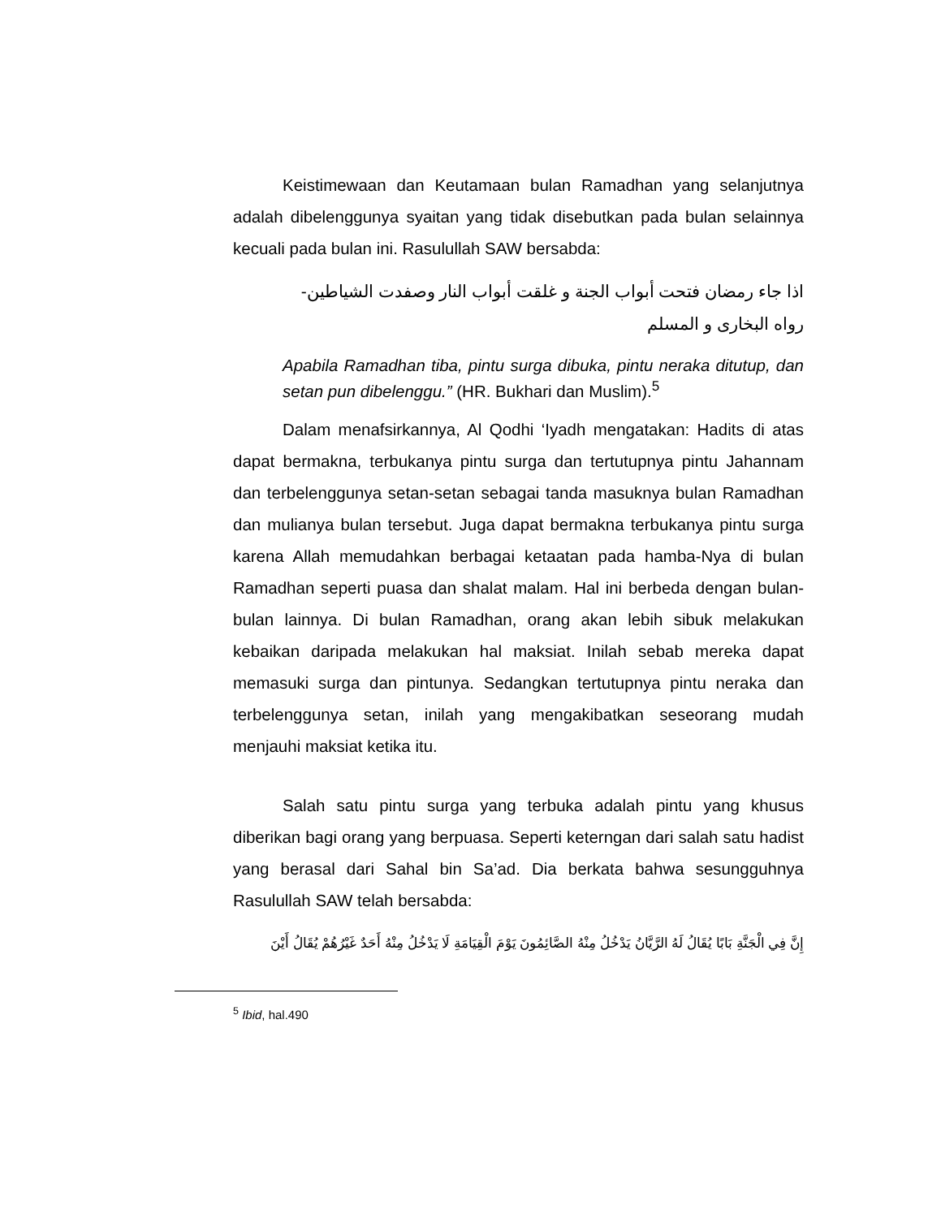Keistimewaan dan Keutamaan bulan Ramadhan yang selanjutnya adalah dibelenggunya syaitan yang tidak disebutkan pada bulan selainnya kecuali pada bulan ini. Rasulullah SAW bersabda:
اذا جاء رمضان فتحت أبواب الجنة و غلقت أبواب النار وصفدت الشياطين-
رواه البخارى و المسلم
Apabila Ramadhan tiba, pintu surga dibuka, pintu neraka ditutup, dan setan pun dibelenggu.” (HR. Bukhari dan Muslim).<sup>5</sup>
Dalam menafsirkannya, Al Qodhi ‘Iyadh mengatakan: Hadits di atas dapat bermakna, terbukanya pintu surga dan tertutupnya pintu Jahannam dan terbelenggunya setan-setan sebagai tanda masuknya bulan Ramadhan dan mulianya bulan tersebut. Juga dapat bermakna terbukanya pintu surga karena Allah memudahkan berbagai ketaatan pada hamba-Nya di bulan Ramadhan seperti puasa dan shalat malam. Hal ini berbeda dengan bulan-bulan lainnya. Di bulan Ramadhan, orang akan lebih sibuk melakukan kebaikan daripada melakukan hal maksiat. Inilah sebab mereka dapat memasuki surga dan pintunya. Sedangkan tertutupnya pintu neraka dan terbelenggunya setan, inilah yang mengakibatkan seseorang mudah menjauhi maksiat ketika itu.
Salah satu pintu surga yang terbuka adalah pintu yang khusus diberikan bagi orang yang berpuasa. Seperti keterngan dari salah satu hadist yang berasal dari Sahal bin Sa’ad. Dia berkata bahwa sesungguhnya Rasulullah SAW telah bersabda:
إِنَّ فِي الْجَنَّةِ بَابًا يُقَالُ لَهُ الرَّيَّانُ يَدْخُلُ مِنْهُ الصَّائِمُونَ يَوْمَ الْقِيَامَةِ لَا يَدْخُلُ مِنْهُ أَحَدٌ غَيْرُهُمْ يُقَالُ أَيْنَ
<sup>5</sup> Ibid, hal.490